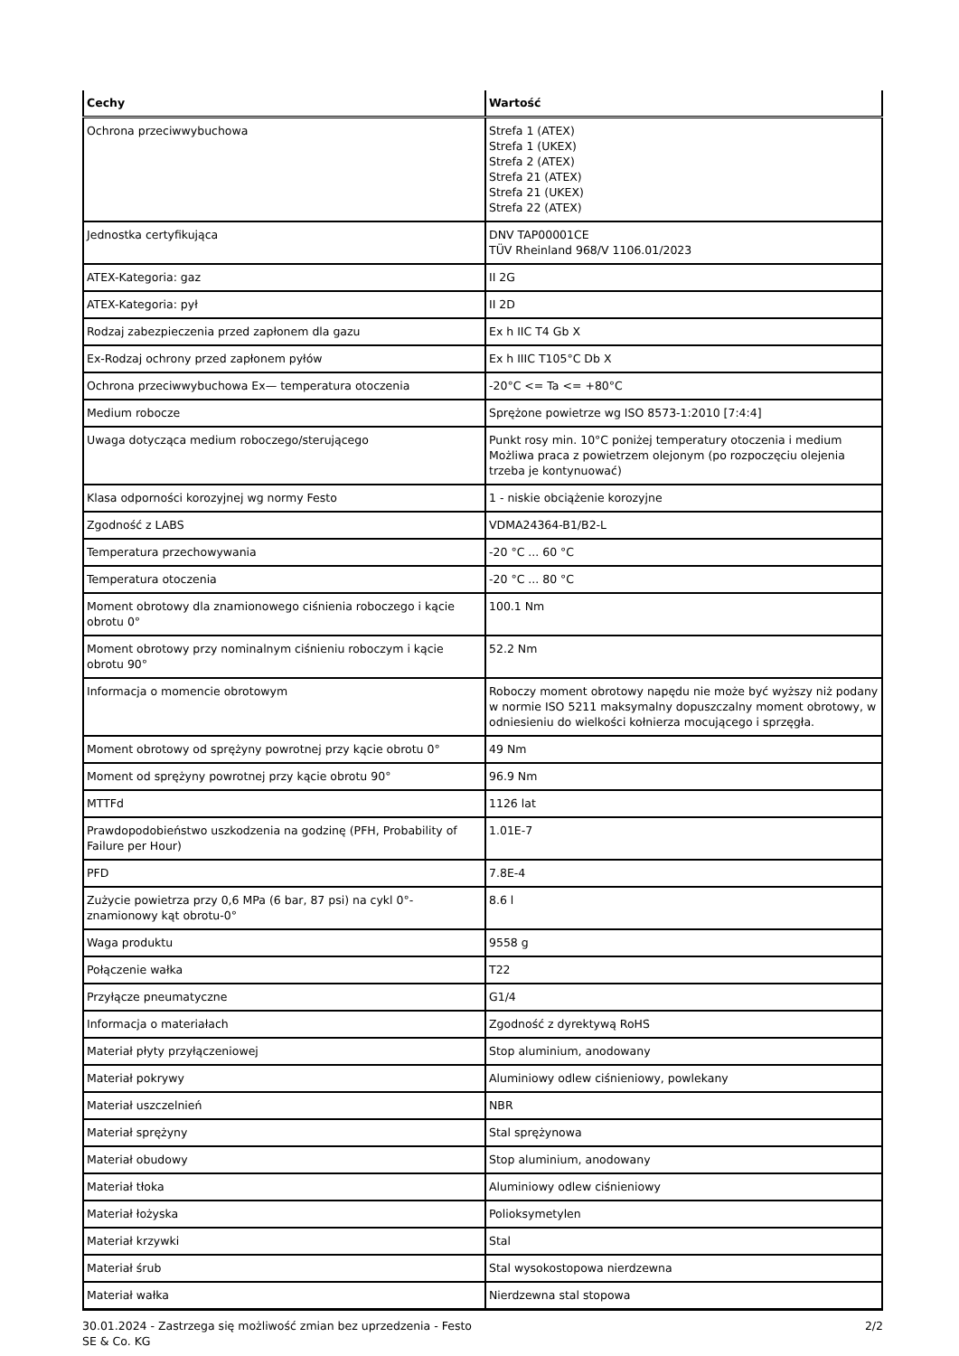| Cechy | Wartość |
| --- | --- |
| Ochrona przeciwwybuchowa | Strefa 1 (ATEX) Strefa 1 (UKEX) Strefa 2 (ATEX) Strefa 21 (ATEX) Strefa 21 (UKEX) Strefa 22 (ATEX) |
| Jednostka certyfikująca | DNV TAP00001CE TÜV Rheinland 968/V 1106.01/2023 |
| ATEX-Kategoria: gaz | II 2G |
| ATEX-Kategoria: pył | II 2D |
| Rodzaj zabezpieczenia przed zapłonem dla gazu | Ex h IIC T4 Gb X |
| Ex-Rodzaj ochrony przed zapłonem pyłów | Ex h IIIC T105°C Db X |
| Ochrona przeciwwybuchowa Ex— temperatura otoczenia | -20°C <= Ta <= +80°C |
| Medium robocze | Sprężone powietrze wg ISO 8573-1:2010 [7:4:4] |
| Uwaga dotycząca medium roboczego/sterującego | Punkt rosy min. 10°C poniżej temperatury otoczenia i medium Możliwa praca z powietrzem olejonym (po rozpoczęciu olejenia trzeba je kontynuować) |
| Klasa odporności korozyjnej wg normy Festo | 1 - niskie obciążenie korozyjne |
| Zgodność z LABS | VDMA24364-B1/B2-L |
| Temperatura przechowywania | -20 °C ... 60 °C |
| Temperatura otoczenia | -20 °C ... 80 °C |
| Moment obrotowy dla znamionowego ciśnienia roboczego i kącie obrotu 0° | 100.1 Nm |
| Moment obrotowy przy nominalnym ciśnieniu roboczym i kącie obrotu 90° | 52.2 Nm |
| Informacja o momencie obrotowym | Roboczy moment obrotowy napędu nie może być wyższy niż podany w normie ISO 5211 maksymalny dopuszczalny moment obrotowy, w odniesieniu do wielkości kołnierza mocującego i sprzęgła. |
| Moment obrotowy od sprężyny powrotnej przy kącie obrotu 0° | 49 Nm |
| Moment od sprężyny powrotnej przy kącie obrotu 90° | 96.9 Nm |
| MTTFd | 1126 lat |
| Prawdopodobieństwo uszkodzenia na godzinę (PFH, Probability of Failure per Hour) | 1.01E-7 |
| PFD | 7.8E-4 |
| Zużycie powietrza przy 0,6 MPa (6 bar, 87 psi) na cykl 0°-znamionowy kąt obrotu-0° | 8.6 l |
| Waga produktu | 9558 g |
| Połączenie wałka | T22 |
| Przyłącze pneumatyczne | G1/4 |
| Informacja o materiałach | Zgodność z dyrektywą RoHS |
| Materiał płyty przyłączeniowej | Stop aluminium, anodowany |
| Materiał pokrywy | Aluminiowy odlew ciśnieniowy, powlekany |
| Materiał uszczelnień | NBR |
| Materiał sprężyny | Stal sprężynowa |
| Materiał obudowy | Stop aluminium, anodowany |
| Materiał tłoka | Aluminiowy odlew ciśnieniowy |
| Materiał łożyska | Polioksymetylen |
| Materiał krzywki | Stal |
| Materiał śrub | Stal wysokostopowa nierdzewna |
| Materiał wałka | Nierdzewna stal stopowa |
30.01.2024 - Zastrzega się możliwość zmian bez uprzedzenia - Festo SE & Co. KG
2/2